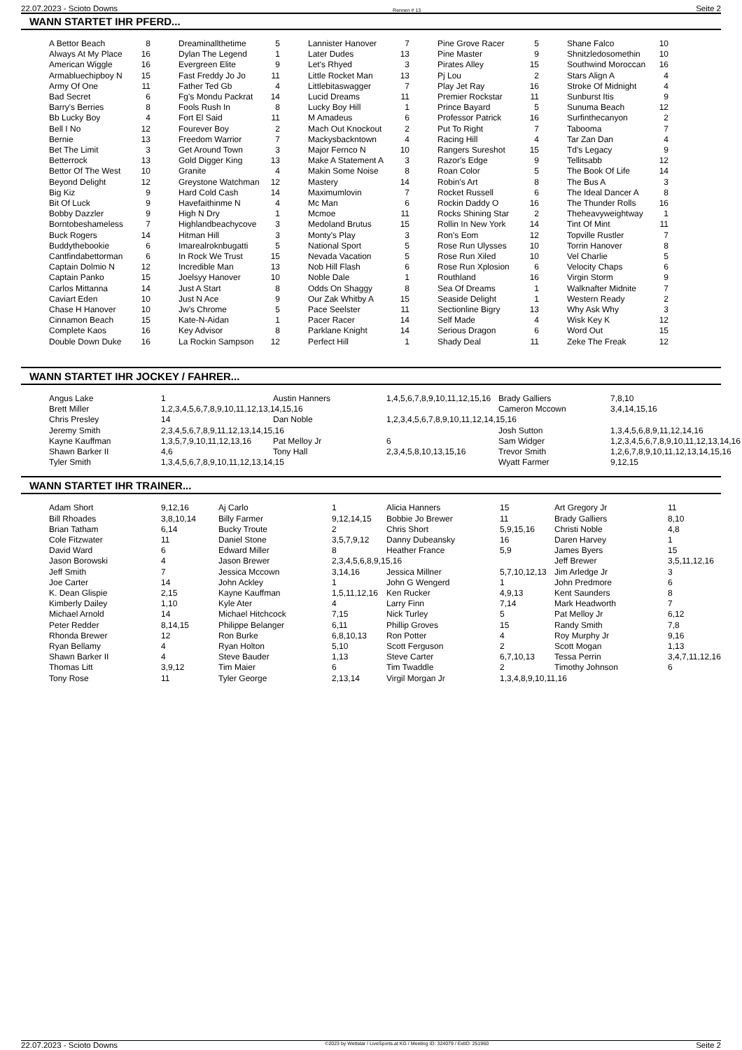22.07.2023 - Scioto Downs Rennen # 13 Seite 2
WANN STARTET IHR PFERD...
| A Bettor Beach | 8 | Dreaminallthetime | 5 | Lannister Hanover | 7 | Pine Grove Racer | 5 | Shane Falco | 10 |
| Always At My Place | 16 | Dylan The Legend | 1 | Later Dudes | 13 | Pine Master | 9 | Shnitzledosomethin | 10 |
| American Wiggle | 16 | Evergreen Elite | 9 | Let's Rhyed | 3 | Pirates Alley | 15 | Southwind Moroccan | 16 |
| Armabluechipboy N | 15 | Fast Freddy Jo Jo | 11 | Little Rocket Man | 13 | Pj Lou | 2 | Stars Align A | 4 |
| Army Of One | 11 | Father Ted Gb | 4 | Littlebitaswagger | 7 | Play Jet Ray | 16 | Stroke Of Midnight | 4 |
| Bad Secret | 6 | Fg's Mondu Packrat | 14 | Lucid Dreams | 11 | Premier Rockstar | 11 | Sunburst Itis | 9 |
| Barry's Berries | 8 | Fools Rush In | 8 | Lucky Boy Hill | 1 | Prince Bayard | 5 | Sunuma Beach | 12 |
| Bb Lucky Boy | 4 | Fort El Said | 11 | M Amadeus | 6 | Professor Patrick | 16 | Surfinthecanyon | 2 |
| Bell I No | 12 | Fourever Boy | 2 | Mach Out Knockout | 2 | Put To Right | 7 | Tabooma | 7 |
| Bernie | 13 | Freedom Warrior | 7 | Mackysbackntown | 4 | Racing Hill | 4 | Tar Zan Dan | 4 |
| Bet The Limit | 3 | Get Around Town | 3 | Major Fernco N | 10 | Rangers Sureshot | 15 | Td's Legacy | 9 |
| Betterrock | 13 | Gold Digger King | 13 | Make A Statement A | 3 | Razor's Edge | 9 | Tellitsabb | 12 |
| Bettor Of The West | 10 | Granite | 4 | Makin Some Noise | 8 | Roan Color | 5 | The Book Of Life | 14 |
| Beyond Delight | 12 | Greystone Watchman | 12 | Mastery | 14 | Robin's Art | 8 | The Bus A | 3 |
| Big Kiz | 9 | Hard Cold Cash | 14 | Maximumlovin | 7 | Rocket Russell | 6 | The Ideal Dancer A | 8 |
| Bit Of Luck | 9 | Havefaithinme N | 4 | Mc Man | 6 | Rockin Daddy O | 16 | The Thunder Rolls | 16 |
| Bobby Dazzler | 9 | High N Dry | 1 | Mcmoe | 11 | Rocks Shining Star | 2 | Theheavyweightway | 1 |
| Borntobeshameless | 7 | Highlandbeachycove | 3 | Medoland Brutus | 15 | Rollin In New York | 14 | Tint Of Mint | 11 |
| Buck Rogers | 14 | Hitman Hill | 3 | Monty's Play | 3 | Ron's Eom | 12 | Topville Rustler | 7 |
| Buddythebookie | 6 | Imarealroknbugatti | 5 | National Sport | 5 | Rose Run Ulysses | 10 | Torrin Hanover | 8 |
| Cantfindabettorman | 6 | In Rock We Trust | 15 | Nevada Vacation | 5 | Rose Run Xiled | 10 | Vel Charlie | 5 |
| Captain Dolmio N | 12 | Incredible Man | 13 | Nob Hill Flash | 6 | Rose Run Xplosion | 6 | Velocity Chaps | 6 |
| Captain Panko | 15 | Joelsyy Hanover | 10 | Noble Dale | 1 | Routhland | 16 | Virgin Storm | 9 |
| Carlos Mittanna | 14 | Just A Start | 8 | Odds On Shaggy | 8 | Sea Of Dreams | 1 | Walknafter Midnite | 7 |
| Caviart Eden | 10 | Just N Ace | 9 | Our Zak Whitby A | 15 | Seaside Delight | 1 | Western Ready | 2 |
| Chase H Hanover | 10 | Jw's Chrome | 5 | Pace Seelster | 11 | Sectionline Bigry | 13 | Why Ask Why | 3 |
| Cinnamon Beach | 15 | Kate-N-Aidan | 1 | Pacer Racer | 14 | Self Made | 4 | Wisk Key K | 12 |
| Complete Kaos | 16 | Key Advisor | 8 | Parklane Knight | 14 | Serious Dragon | 6 | Word Out | 15 |
| Double Down Duke | 16 | La Rockin Sampson | 12 | Perfect Hill | 1 | Shady Deal | 11 | Zeke The Freak | 12 |
WANN STARTET IHR JOCKEY / FAHRER...
| Angus Lake | 1 | Austin Hanners | 1,4,5,6,7,8,9,10,11,12,15,16 | Brady Galliers | 7,8,10 |
| Brett Miller | 1,2,3,4,5,6,7,8,9,10,11,12,13,14,15,16 | | | Cameron Mccown | 3,4,14,15,16 |
| Chris Presley | 14 | Dan Noble | 1,2,3,4,5,6,7,8,9,10,11,12,14,15,16 | | |
| Jeremy Smith | 2,3,4,5,6,7,8,9,11,12,13,14,15,16 | | | Josh Sutton | 1,3,4,5,6,8,9,11,12,14,16 |
| Kayne Kauffman | 1,3,5,7,9,10,11,12,13,16 | Pat Melloy Jr | 6 | Sam Widger | 1,2,3,4,5,6,7,8,9,10,11,12,13,14,16 |
| Shawn Barker II | 4,6 | Tony Hall | 2,3,4,5,8,10,13,15,16 | Trevor Smith | 1,2,6,7,8,9,10,11,12,13,14,15,16 |
| Tyler Smith | 1,3,4,5,6,7,8,9,10,11,12,13,14,15 | | | Wyatt Farmer | 9,12,15 |
WANN STARTET IHR TRAINER...
| Adam Short | 9,12,16 | Aj Carlo | 1 | Alicia Hanners | 15 | Art Gregory Jr | 11 |
| Bill Rhoades | 3,8,10,14 | Billy Farmer | 9,12,14,15 | Bobbie Jo Brewer | 11 | Brady Galliers | 8,10 |
| Brian Tatham | 6,14 | Bucky Troute | 2 | Chris Short | 5,9,15,16 | Christi Noble | 4,8 |
| Cole Fitzwater | 11 | Daniel Stone | 3,5,7,9,12 | Danny Dubeansky | 16 | Daren Harvey | 1 |
| David Ward | 6 | Edward Miller | 8 | Heather France | 5,9 | James Byers | 15 |
| Jason Borowski | 4 | Jason Brewer | 2,3,4,5,6,8,9,15,16 | | | Jeff Brewer | 3,5,11,12,16 |
| Jeff Smith | 7 | Jessica Mccown | 3,14,16 | Jessica Millner | 5,7,10,12,13 | Jim Arledge Jr | 3 |
| Joe Carter | 14 | John Ackley | 1 | John G Wengerd | 1 | John Predmore | 6 |
| K. Dean Glispie | 2,15 | Kayne Kauffman | 1,5,11,12,16 | Ken Rucker | 4,9,13 | Kent Saunders | 8 |
| Kimberly Dailey | 1,10 | Kyle Ater | 4 | Larry Finn | 7,14 | Mark Headworth | 7 |
| Michael Arnold | 14 | Michael Hitchcock | 7,15 | Nick Turley | 5 | Pat Melloy Jr | 6,12 |
| Peter Redder | 8,14,15 | Philippe Belanger | 6,11 | Phillip Groves | 15 | Randy Smith | 7,8 |
| Rhonda Brewer | 12 | Ron Burke | 6,8,10,13 | Ron Potter | 4 | Roy Murphy Jr | 9,16 |
| Ryan Bellamy | 4 | Ryan Holton | 5,10 | Scott Ferguson | 2 | Scott Mogan | 1,13 |
| Shawn Barker II | 4 | Steve Bauder | 1,13 | Steve Carter | 6,7,10,13 | Tessa Perrin | 3,4,7,11,12,16 |
| Thomas Litt | 3,9,12 | Tim Maier | 6 | Tim Twaddle | 2 | Timothy Johnson | 6 |
| Tony Rose | 11 | Tyler George | 2,13,14 | Virgil Morgan Jr | 1,3,4,8,9,10,11,16 | | |
22.07.2023 - Scioto Downs ©2023 by Wettstar / LiveSports.at KG / Meeting ID: 324079 / ExtID: 251960 Seite 2